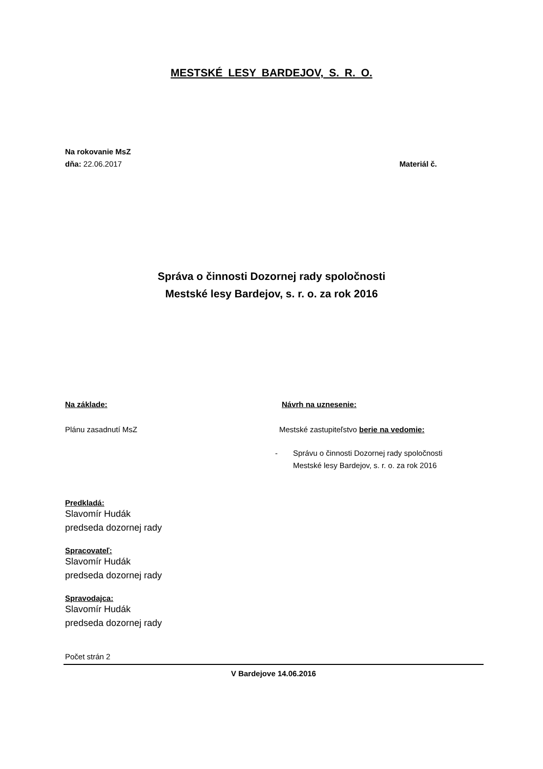MESTSKÉ LESY BARDEJOV, S. R. O.
Na rokovanie MsZ
dňa: 22.06.2017 Materiál č.
Správa o činnosti Dozornej rady spoločnosti
Mestské lesy Bardejov, s. r. o. za rok 2016
Na základe:
Plánu zasadnutí MsZ
Predkladá:
Slavomír Hudák
predseda dozornej rady
Spracovateľ:
Slavomír Hudák
predseda dozornej rady
Spravodajca:
Slavomír Hudák
predseda dozornej rady
Návrh na uznesenie:
Mestské zastupiteľstvo berie na vedomie:
- Správu o činnosti Dozornej rady spoločnosti
Mestské lesy Bardejov, s. r. o. za rok 2016
Počet strán 2
V Bardejove 14.06.2016